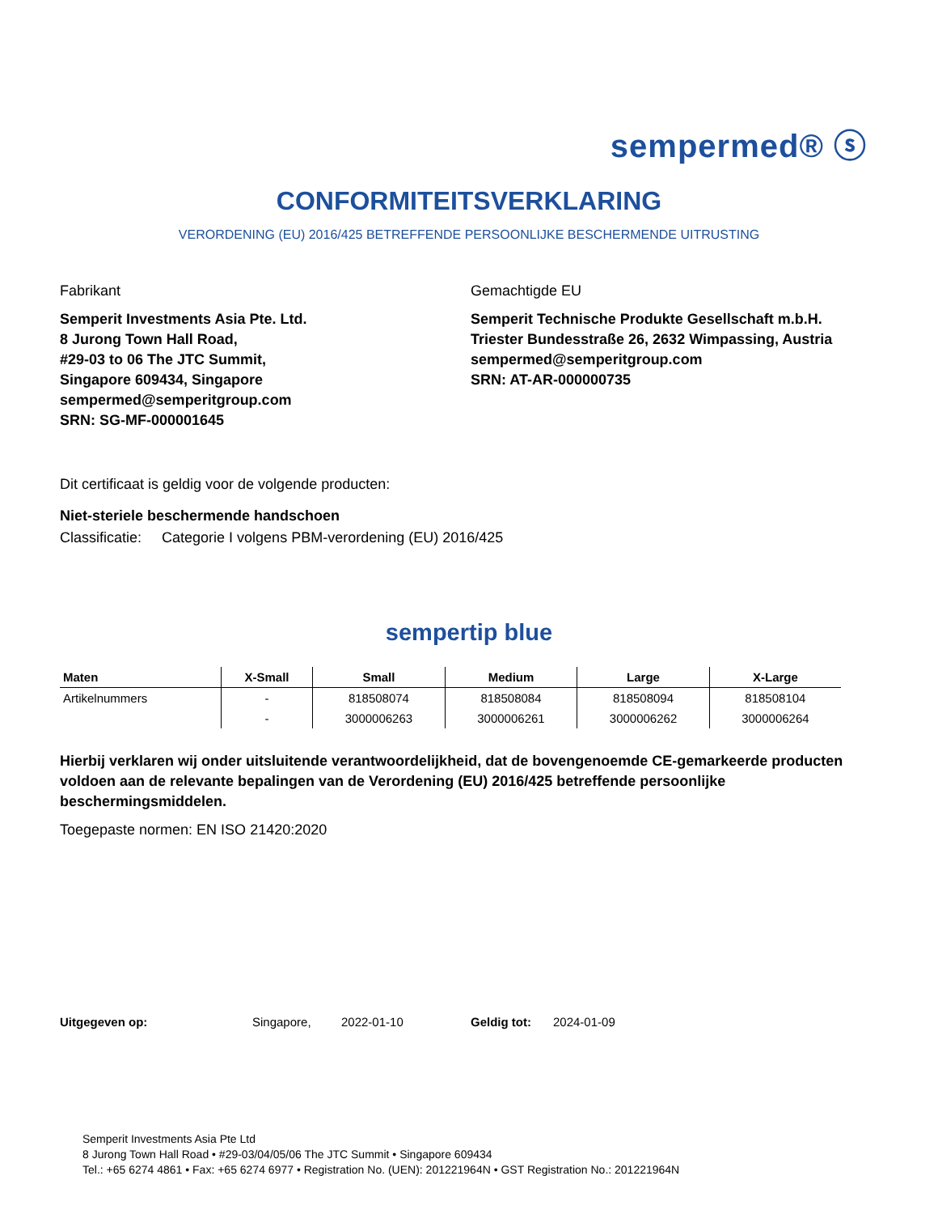sempermed® ⓢ
CONFORMITEITSVERKLARING
VERORDENING (EU) 2016/425 BETREFFENDE PERSOONLIJKE BESCHERMENDE UITRUSTING
Fabrikant
Semperit Investments Asia Pte. Ltd.
8 Jurong Town Hall Road,
#29-03 to 06 The JTC Summit,
Singapore 609434, Singapore
sempermed@semperitgroup.com
SRN: SG-MF-000001645
Gemachtigde EU
Semperit Technische Produkte Gesellschaft m.b.H.
Triester Bundesstraße 26, 2632 Wimpassing, Austria
sempermed@semperitgroup.com
SRN: AT-AR-000000735
Dit certificaat is geldig voor de volgende producten:
Niet-steriele beschermende handschoen
Classificatie: Categorie I volgens PBM-verordening (EU) 2016/425
sempertip blue
| Maten | X-Small | Small | Medium | Large | X-Large |
| --- | --- | --- | --- | --- | --- |
| Artikelnummers | - | 818508074 | 818508084 | 818508094 | 818508104 |
| | - | 3000006263 | 3000006261 | 3000006262 | 3000006264 |
Hierbij verklaren wij onder uitsluitende verantwoordelijkheid, dat de bovengenoemde CE-gemarkeerde producten voldoen aan de relevante bepalingen van de Verordening (EU) 2016/425 betreffende persoonlijke beschermingsmiddelen.
Toegepaste normen: EN ISO 21420:2020
Uitgegeven op: Singapore, 2022-01-10 Geldig tot: 2024-01-09
Semperit Investments Asia Pte Ltd
8 Jurong Town Hall Road • #29-03/04/05/06 The JTC Summit • Singapore 609434
Tel.: +65 6274 4861 • Fax: +65 6274 6977 • Registration No. (UEN): 201221964N • GST Registration No.: 201221964N